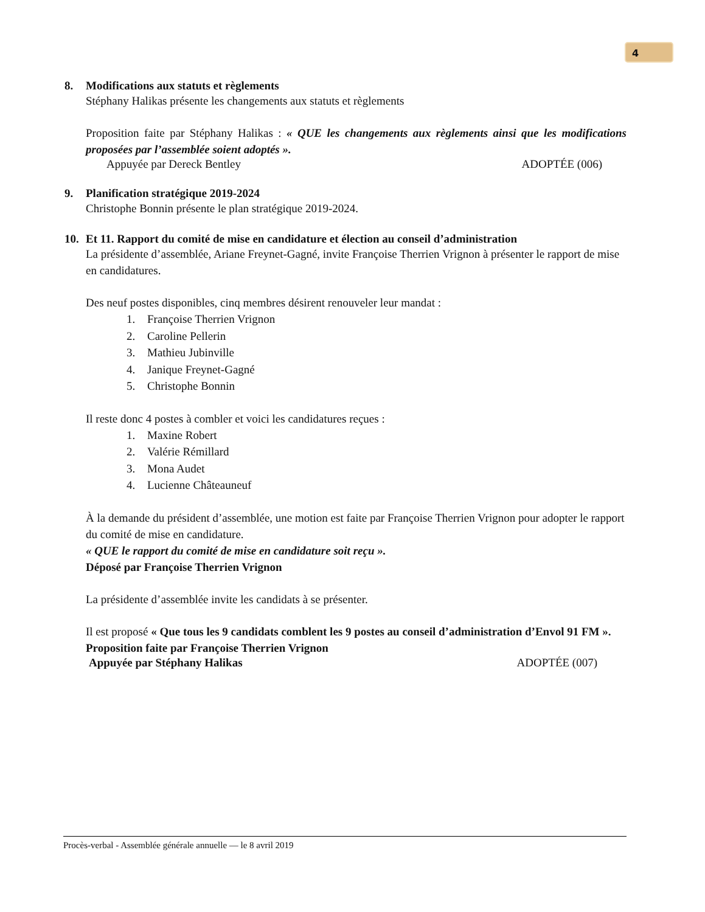4
8. Modifications aux statuts et règlements
Stéphany Halikas présente les changements aux statuts et règlements
Proposition faite par Stéphany Halikas : « QUE les changements aux règlements ainsi que les modifications proposées par l’assemblée soient adoptés ».
Appuyée par Dereck Bentley ADOPTÉE (006)
9. Planification stratégique 2019-2024
Christophe Bonnin présente le plan stratégique 2019-2024.
10. Et 11. Rapport du comité de mise en candidature et élection au conseil d’administration
La présidente d’assemblée, Ariane Freynet-Gagné, invite Françoise Therrien Vrignon à présenter le rapport de mise en candidatures.
Des neuf postes disponibles, cinq membres désirent renouveler leur mandat :
1. Françoise Therrien Vrignon
2. Caroline Pellerin
3. Mathieu Jubinville
4. Janique Freynet-Gagné
5. Christophe Bonnin
Il reste donc 4 postes à combler et voici les candidatures reçues :
1. Maxine Robert
2. Valérie Rémillard
3. Mona Audet
4. Lucienne Châteauneuf
À la demande du président d’assemblée, une motion est faite par Françoise Therrien Vrignon pour adopter le rapport du comité de mise en candidature.
« QUE le rapport du comité de mise en candidature soit reçu ».
Déposé par Françoise Therrien Vrignon
La présidente d’assemblée invite les candidats à se présenter.
Il est proposé « Que tous les 9 candidats comblent les 9 postes au conseil d’administration d’Envol 91 FM ».
Proposition faite par Françoise Therrien Vrignon
Appuyée par Stéphany Halikas ADOPTÉE (007)
Procès-verbal - Assemblée générale annuelle — le 8 avril 2019